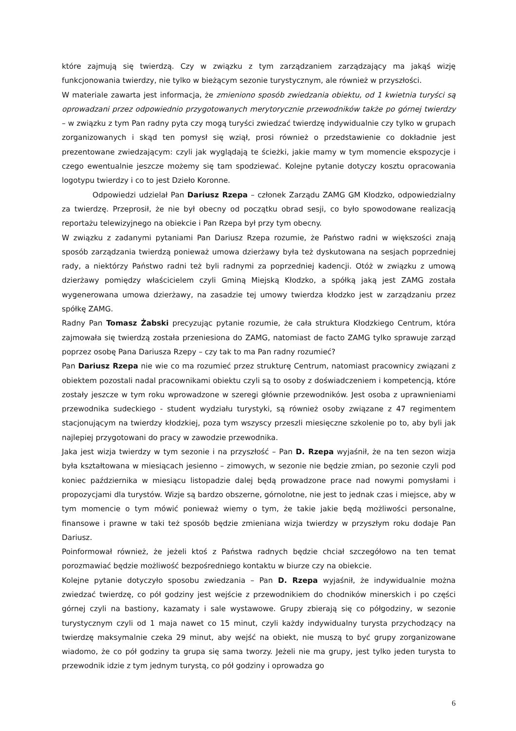które zajmują się twierdzą. Czy w związku z tym zarządzaniem zarządzający ma jakąś wizję funkcjonowania twierdzy, nie tylko w bieżącym sezonie turystycznym, ale również w przyszłości.
W materiale zawarta jest informacja, że zmieniono sposób zwiedzania obiektu, od 1 kwietnia turyści są oprowadzani przez odpowiednio przygotowanych merytorycznie przewodników także po górnej twierdzy – w związku z tym Pan radny pyta czy mogą turyści zwiedzać twierdzę indywidualnie czy tylko w grupach zorganizowanych i skąd ten pomysł się wziął, prosi również o przedstawienie co dokładnie jest prezentowane zwiedzającym: czyli jak wyglądają te ścieżki, jakie mamy w tym momencie ekspozycje i czego ewentualnie jeszcze możemy się tam spodziewać. Kolejne pytanie dotyczy kosztu opracowania logotypu twierdzy i co to jest Dzieło Koronne.
Odpowiedzi udzielał Pan Dariusz Rzepa – członek Zarządu ZAMG GM Kłodzko, odpowiedzialny za twierdzę. Przeprosił, że nie był obecny od początku obrad sesji, co było spowodowane realizacją reportażu telewizyjnego na obiekcie i Pan Rzepa był przy tym obecny.
W związku z zadanymi pytaniami Pan Dariusz Rzepa rozumie, że Państwo radni w większości znają sposób zarządzania twierdzą ponieważ umowa dzierżawy była też dyskutowana na sesjach poprzedniej rady, a niektórzy Państwo radni też byli radnymi za poprzedniej kadencji. Otóż w związku z umową dzierżawy pomiędzy właścicielem czyli Gminą Miejską Kłodzko, a spółką jaką jest ZAMG została wygenerowana umowa dzierżawy, na zasadzie tej umowy twierdza kłodzko jest w zarządzaniu przez spółkę ZAMG.
Radny Pan Tomasz Żabski precyzując pytanie rozumie, że cała struktura Kłodzkiego Centrum, która zajmowała się twierdzą została przeniesiona do ZAMG, natomiast de facto ZAMG tylko sprawuje zarząd poprzez osobę Pana Dariusza Rzepy – czy tak to ma Pan radny rozumieć?
Pan Dariusz Rzepa nie wie co ma rozumieć przez strukturę Centrum, natomiast pracownicy związani z obiektem pozostali nadal pracownikami obiektu czyli są to osoby z doświadczeniem i kompetencją, które zostały jeszcze w tym roku wprowadzone w szeregi głównie przewodników. Jest osoba z uprawnieniami przewodnika sudeckiego - student wydziału turystyki, są również osoby związane z 47 regimentem stacjonującym na twierdzy kłodzkiej, poza tym wszyscy przeszli miesięczne szkolenie po to, aby byli jak najlepiej przygotowani do pracy w zawodzie przewodnika.
Jaka jest wizja twierdzy w tym sezonie i na przyszłość – Pan D. Rzepa wyjaśnił, że na ten sezon wizja była kształtowana w miesiącach jesienno – zimowych, w sezonie nie będzie zmian, po sezonie czyli pod koniec października w miesiącu listopadzie dalej będą prowadzone prace nad nowymi pomysłami i propozycjami dla turystów. Wizje są bardzo obszerne, górnolotne, nie jest to jednak czas i miejsce, aby w tym momencie o tym mówić ponieważ wiemy o tym, że takie jakie będą możliwości personalne, finansowe i prawne w taki też sposób będzie zmieniana wizja twierdzy w przyszłym roku dodaje Pan Dariusz.
Poinformował również, że jeżeli ktoś z Państwa radnych będzie chciał szczegółowo na ten temat porozmawiać będzie możliwość bezpośredniego kontaktu w biurze czy na obiekcie.
Kolejne pytanie dotyczyło sposobu zwiedzania – Pan D. Rzepa wyjaśnił, że indywidualnie można zwiedzać twierdzę, co pół godziny jest wejście z przewodnikiem do chodników minerskich i po części górnej czyli na bastiony, kazamaty i sale wystawowe. Grupy zbierają się co półgodziny, w sezonie turystycznym czyli od 1 maja nawet co 15 minut, czyli każdy indywidualny turysta przychodzący na twierdzę maksymalnie czeka 29 minut, aby wejść na obiekt, nie muszą to być grupy zorganizowane wiadomo, że co pół godziny ta grupa się sama tworzy. Jeżeli nie ma grupy, jest tylko jeden turysta to przewodnik idzie z tym jednym turystą, co pół godziny i oprowadza go
6